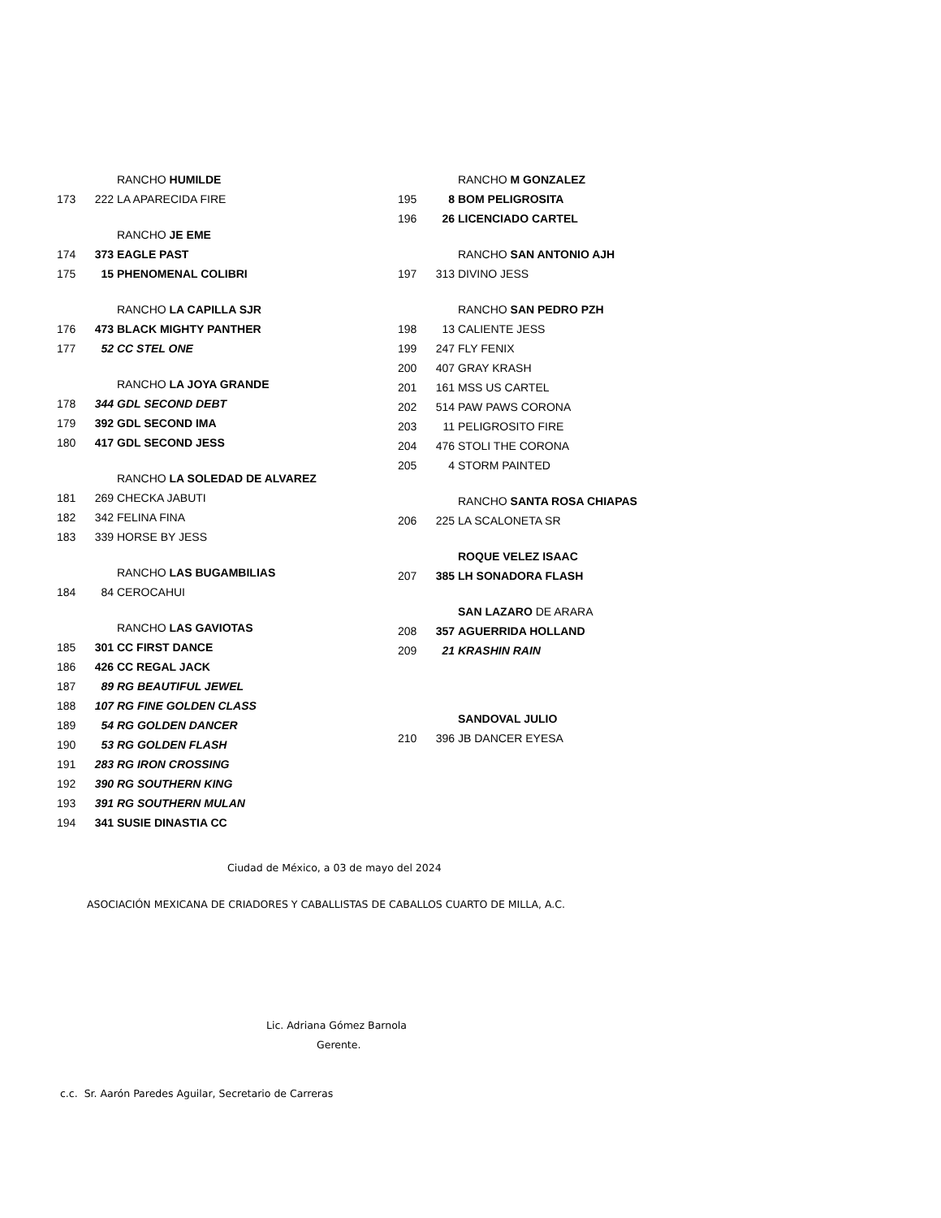| | | RANCHO HUMILDE |
| 173 | 222 | LA APARECIDA FIRE |
| | | RANCHO JE EME |
| 174 | 373 | EAGLE PAST |
| 175 | 15 | PHENOMENAL COLIBRI |
| | | RANCHO LA CAPILLA SJR |
| 176 | 473 | BLACK MIGHTY PANTHER |
| 177 | 52 | CC STEL ONE |
| | | RANCHO LA JOYA GRANDE |
| 178 | 344 | GDL SECOND DEBT |
| 179 | 392 | GDL SECOND IMA |
| 180 | 417 | GDL SECOND JESS |
| | | RANCHO LA SOLEDAD DE ALVAREZ |
| 181 | 269 | CHECKA JABUTI |
| 182 | 342 | FELINA FINA |
| 183 | 339 | HORSE BY JESS |
| | | RANCHO LAS BUGAMBILIAS |
| 184 | 84 | CEROCAHUI |
| | | RANCHO LAS GAVIOTAS |
| 185 | 301 | CC FIRST DANCE |
| 186 | 426 | CC REGAL JACK |
| 187 | 89 | RG BEAUTIFUL JEWEL |
| 188 | 107 | RG FINE GOLDEN CLASS |
| 189 | 54 | RG GOLDEN DANCER |
| 190 | 53 | RG GOLDEN FLASH |
| 191 | 283 | RG IRON CROSSING |
| 192 | 390 | RG SOUTHERN KING |
| 193 | 391 | RG SOUTHERN MULAN |
| 194 | 341 | SUSIE DINASTIA CC |
| | | RANCHO M GONZALEZ |
| 195 | 8 | BOM PELIGROSITA |
| 196 | 26 | LICENCIADO CARTEL |
| | | RANCHO SAN ANTONIO AJH |
| 197 | 313 | DIVINO JESS |
| | | RANCHO SAN PEDRO PZH |
| 198 | 13 | CALIENTE JESS |
| 199 | 247 | FLY FENIX |
| 200 | 407 | GRAY KRASH |
| 201 | 161 | MSS US CARTEL |
| 202 | 514 | PAW PAWS CORONA |
| 203 | 11 | PELIGROSITO FIRE |
| 204 | 476 | STOLI THE CORONA |
| 205 | 4 | STORM PAINTED |
| | | RANCHO SANTA ROSA CHIAPAS |
| 206 | 225 | LA SCALONETA SR |
| | | ROQUE VELEZ ISAAC |
| 207 | 385 | LH SONADORA FLASH |
| | | SAN LAZARO DE ARARA |
| 208 | 357 | AGUERRIDA HOLLAND |
| 209 | 21 | KRASHIN RAIN |
| | | SANDOVAL JULIO |
| 210 | 396 | JB DANCER EYESA |
Ciudad de México, a 03 de mayo del 2024
ASOCIACIÓN MEXICANA DE CRIADORES Y CABALLISTAS DE CABALLOS CUARTO DE MILLA, A.C.
Lic. Adriana Gómez Barnola
Gerente.
c.c. Sr. Aarón Paredes Aguilar, Secretario de Carreras